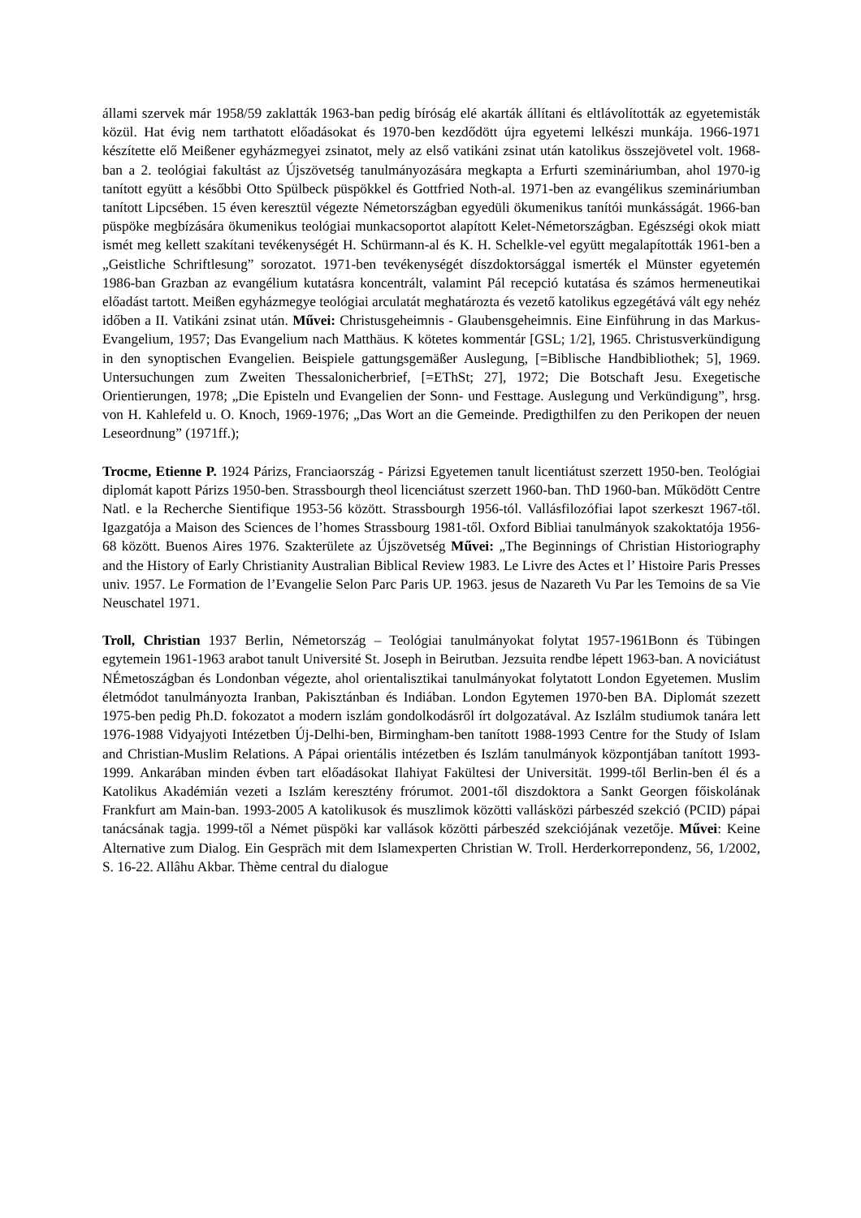állami szervek már 1958/59 zaklatták 1963-ban pedig bíróság elé akarták állítani és eltlávolították az egyetemisták közül. Hat évig nem tarthatott előadásokat és 1970-ben kezdődött újra egyetemi lelkészi munkája. 1966-1971 készítette elő Meißener egyházmegyei zsinatot, mely az első vatikáni zsinat után katolikus összejövetel volt. 1968-ban a 2. teológiai fakultást az Újszövetség tanulmányozására megkapta a Erfurti szemináriumban, ahol 1970-ig tanított együtt a későbbi Otto Spülbeck püspökkel és Gottfried Noth-al. 1971-ben az evangélikus szemináriumban tanított Lipcsében. 15 éven keresztül végezte Németországban egyedüli ökumenikus tanítói munkásságát. 1966-ban püspöke megbízására ökumenikus teológiai munkacsoportot alapított Kelet-Németországban. Egészségi okok miatt ismét meg kellett szakítani tevékenységét H. Schürmann-al és K. H. Schelkle-vel együtt megalapították 1961-ben a „Geistliche Schriftlesung” sorozatot. 1971-ben tevékenységét díszdoktorsággal ismerték el Münster egyetemén 1986-ban Grazban az evangélium kutatásra koncentrált, valamint Pál recepció kutatása és számos hermeneutikai előadást tartott. Meißen egyházmegye teológiai arculatát meghatározta és vezető katolikus egzegétává vált egy nehéz időben a II. Vatikáni zsinat után. Művei: Christusgeheimnis - Glaubensgeheimnis. Eine Einführung in das Markus-Evangelium, 1957; Das Evangelium nach Matthäus. K kötetes kommentár [GSL; 1/2], 1965. Christusverkündigung in den synoptischen Evangelien. Beispiele gattungsgemäßer Auslegung, [=Biblische Handbibliothek; 5], 1969. Untersuchungen zum Zweiten Thessalonicherbrief, [=EThSt; 27], 1972; Die Botschaft Jesu. Exegetische Orientierungen, 1978; „Die Episteln und Evangelien der Sonn- und Festtage. Auslegung und Verkündigung”, hrsg. von H. Kahlefeld u. O. Knoch, 1969-1976; „Das Wort an die Gemeinde. Predigthilfen zu den Perikopen der neuen Leseordnung” (1971ff.);
Trocme, Etienne P. 1924 Párizs, Franciaország - Párizsi Egyetemen tanult licentiátust szerzett 1950-ben. Teológiai diplomát kapott Párizs 1950-ben. Strassbourgh theol licenciátust szerzett 1960-ban. ThD 1960-ban. Működött Centre Natl. e la Recherche Sientifique 1953-56 között. Strassbourgh 1956-tól. Vallásfilozófiai lapot szerkeszt 1967-től. Igazgatója a Maison des Sciences de l’homes Strassbourg 1981-től. Oxford Bibliai tanulmányok szakoktatója 1956-68 között. Buenos Aires 1976. Szakterülete az Újszövetség Művei: „The Beginnings of Christian Historiography and the History of Early Christianity Australian Biblical Review 1983. Le Livre des Actes et l’ Histoire Paris Presses univ. 1957. Le Formation de l’Evangelie Selon Parc Paris UP. 1963. jesus de Nazareth Vu Par les Temoins de sa Vie Neuschatel 1971.
Troll, Christian 1937 Berlin, Németország – Teológiai tanulmányokat folytat 1957-1961Bonn és Tübingen egytemein 1961-1963 arabot tanult Université St. Joseph in Beirutban. Jezsuita rendbe lépett 1963-ban. A noviciátust NÉmetoszágban és Londonban végezte, ahol orientalisztikai tanulmányokat folytatott London Egyetemen. Muslim életmódot tanulmányozta Iranban, Pakisztánban és Indiában. London Egytemen 1970-ben BA. Diplomát szezett 1975-ben pedig Ph.D. fokozatot a modern iszlám gondolkodásről írt dolgozatával. Az Iszlálm studiumok tanára lett 1976-1988 Vidyajyoti Intézetben Új-Delhi-ben, Birmingham-ben tanított 1988-1993 Centre for the Study of Islam and Christian-Muslim Relations. A Pápai orientális intézetben és Iszlám tanulmányok központjában tanított 1993-1999. Ankarában minden évben tart előadásokat Ilahiyat Fakültesi der Universität. 1999-től Berlin-ben él és a Katolikus Akadémián vezeti a Iszlám keresztény frórumot. 2001-től diszdoktora a Sankt Georgen főiskolának Frankfurt am Main-ban. 1993-2005 A katolikusok és muszlimok közötti vallásközi párbeszéd szekció (PCID) pápai tanácsának tagja. 1999-től a Német püspöki kar vallások közötti párbeszéd szekciójának vezetője. Művei: Keine Alternative zum Dialog. Ein Gespräch mit dem Islamexperten Christian W. Troll. Herderkorrepondenz, 56, 1/2002, S. 16-22. Allâhu Akbar. Thème central du dialogue